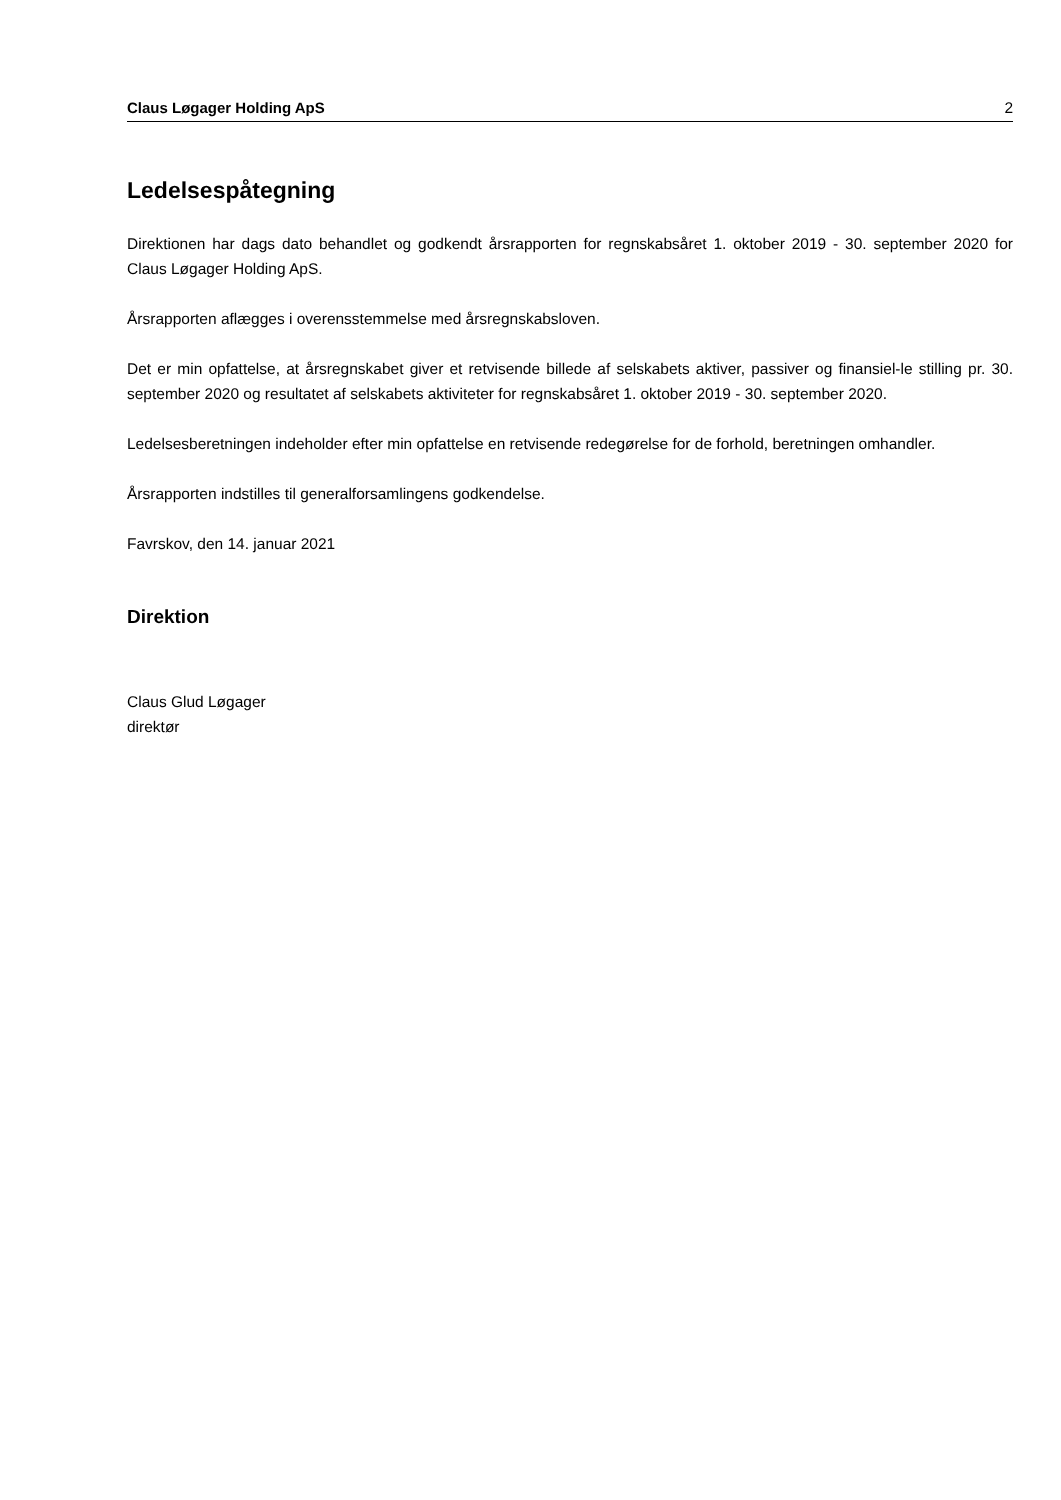Claus Løgager Holding ApS 2
Ledelsespåtegning
Direktionen har dags dato behandlet og godkendt årsrapporten for regnskabsåret 1. oktober 2019 - 30. september 2020 for Claus Løgager Holding ApS.
Årsrapporten aflægges i overensstemmelse med årsregnskabsloven.
Det er min opfattelse, at årsregnskabet giver et retvisende billede af selskabets aktiver, passiver og finansiel-le stilling pr. 30. september 2020 og resultatet af selskabets aktiviteter for regnskabsåret 1. oktober 2019 - 30. september 2020.
Ledelsesberetningen indeholder efter min opfattelse en retvisende redegørelse for de forhold, beretningen omhandler.
Årsrapporten indstilles til generalforsamlingens godkendelse.
Favrskov, den 14. januar 2021
Direktion
Claus Glud Løgager
direktør